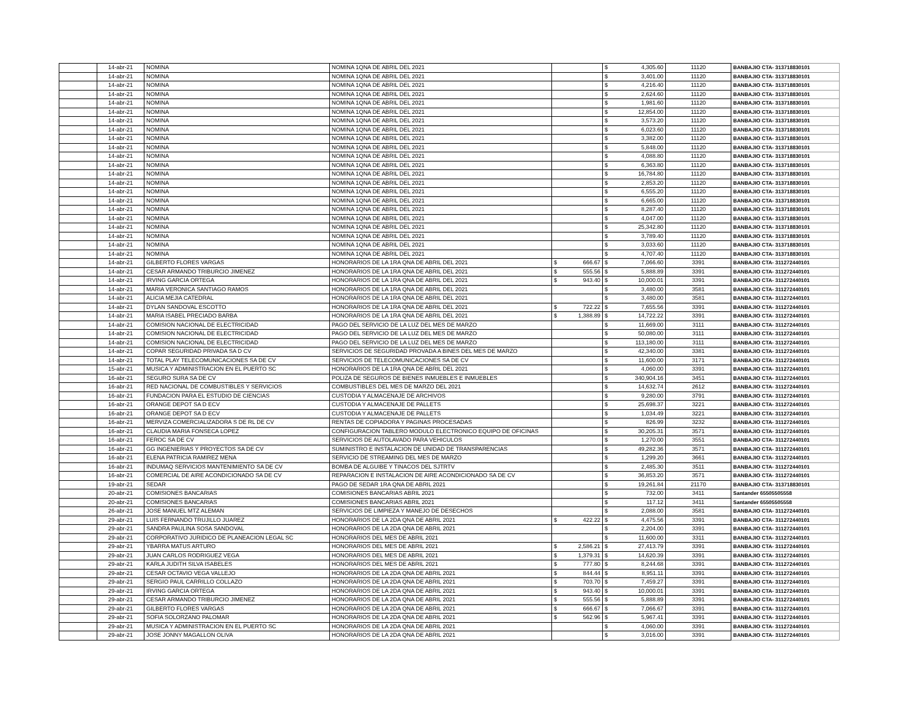| | 14-abr-21 | NOMINA | NOMINA 1QNA DE ABRIL DEL 2021 | | $ 4,305.60 | 11120 | BANBAJIO CTA- 313718830101 |
| | 14-abr-21 | NOMINA | NOMINA 1QNA DE ABRIL DEL 2021 | | $ 3,401.00 | 11120 | BANBAJIO CTA- 313718830101 |
| | 14-abr-21 | NOMINA | NOMINA 1QNA DE ABRIL DEL 2021 | | $ 4,216.40 | 11120 | BANBAJIO CTA- 313718830101 |
| | 14-abr-21 | NOMINA | NOMINA 1QNA DE ABRIL DEL 2021 | | $ 2,624.60 | 11120 | BANBAJIO CTA- 313718830101 |
| | 14-abr-21 | NOMINA | NOMINA 1QNA DE ABRIL DEL 2021 | | $ 1,981.60 | 11120 | BANBAJIO CTA- 313718830101 |
| | 14-abr-21 | NOMINA | NOMINA 1QNA DE ABRIL DEL 2021 | | $ 12,854.00 | 11120 | BANBAJIO CTA- 313718830101 |
| | 14-abr-21 | NOMINA | NOMINA 1QNA DE ABRIL DEL 2021 | | $ 3,573.20 | 11120 | BANBAJIO CTA- 313718830101 |
| | 14-abr-21 | NOMINA | NOMINA 1QNA DE ABRIL DEL 2021 | | $ 6,023.60 | 11120 | BANBAJIO CTA- 313718830101 |
| | 14-abr-21 | NOMINA | NOMINA 1QNA DE ABRIL DEL 2021 | | $ 3,382.00 | 11120 | BANBAJIO CTA- 313718830101 |
| | 14-abr-21 | NOMINA | NOMINA 1QNA DE ABRIL DEL 2021 | | $ 5,848.00 | 11120 | BANBAJIO CTA- 313718830101 |
| | 14-abr-21 | NOMINA | NOMINA 1QNA DE ABRIL DEL 2021 | | $ 4,088.80 | 11120 | BANBAJIO CTA- 313718830101 |
| | 14-abr-21 | NOMINA | NOMINA 1QNA DE ABRIL DEL 2021 | | $ 6,363.80 | 11120 | BANBAJIO CTA- 313718830101 |
| | 14-abr-21 | NOMINA | NOMINA 1QNA DE ABRIL DEL 2021 | | $ 16,784.80 | 11120 | BANBAJIO CTA- 313718830101 |
| | 14-abr-21 | NOMINA | NOMINA 1QNA DE ABRIL DEL 2021 | | $ 2,853.20 | 11120 | BANBAJIO CTA- 313718830101 |
| | 14-abr-21 | NOMINA | NOMINA 1QNA DE ABRIL DEL 2021 | | $ 6,555.20 | 11120 | BANBAJIO CTA- 313718830101 |
| | 14-abr-21 | NOMINA | NOMINA 1QNA DE ABRIL DEL 2021 | | $ 6,665.00 | 11120 | BANBAJIO CTA- 313718830101 |
| | 14-abr-21 | NOMINA | NOMINA 1QNA DE ABRIL DEL 2021 | | $ 8,287.40 | 11120 | BANBAJIO CTA- 313718830101 |
| | 14-abr-21 | NOMINA | NOMINA 1QNA DE ABRIL DEL 2021 | | $ 4,047.00 | 11120 | BANBAJIO CTA- 313718830101 |
| | 14-abr-21 | NOMINA | NOMINA 1QNA DE ABRIL DEL 2021 | | $ 25,342.80 | 11120 | BANBAJIO CTA- 313718830101 |
| | 14-abr-21 | NOMINA | NOMINA 1QNA DE ABRIL DEL 2021 | | $ 3,789.40 | 11120 | BANBAJIO CTA- 313718830101 |
| | 14-abr-21 | NOMINA | NOMINA 1QNA DE ABRIL DEL 2021 | | $ 3,033.60 | 11120 | BANBAJIO CTA- 313718830101 |
| | 14-abr-21 | NOMINA | NOMINA 1QNA DE ABRIL DEL 2021 | | $ 4,707.40 | 11120 | BANBAJIO CTA- 313718830101 |
| | 14-abr-21 | GILBERTO FLORES VARGAS | HONORARIOS DE LA 1RA QNA DE ABRIL DEL 2021 | $ 666.67 | $ 7,066.60 | 3391 | BANBAJIO CTA- 311272440101 |
| | 14-abr-21 | CESAR ARMANDO TRIBURCIO JIMENEZ | HONORARIOS DE LA 1RA QNA DE ABRIL DEL 2021 | $ 555.56 | $ 5,888.89 | 3391 | BANBAJIO CTA- 311272440101 |
| | 14-abr-21 | IRVING GARCIA ORTEGA | HONORARIOS DE LA 1RA QNA DE ABRIL DEL 2021 | $ 943.40 | $ 10,000.01 | 3391 | BANBAJIO CTA- 311272440101 |
| | 14-abr-21 | MARIA VERONICA SANTIAGO RAMOS | HONORARIOS DE LA 1RA QNA DE ABRIL DEL 2021 | | $ 3,480.00 | 3581 | BANBAJIO CTA- 311272440101 |
| | 14-abr-21 | ALICIA MEJIA CATEDRAL | HONORARIOS DE LA 1RA QNA DE ABRIL DEL 2021 | | $ 3,480.00 | 3581 | BANBAJIO CTA- 311272440101 |
| | 14-abr-21 | DYLAN SANDOVAL ESCOTTO | HONORARIOS DE LA 1RA QNA DE ABRIL DEL 2021 | $ 722.22 | $ 7,655.56 | 3391 | BANBAJIO CTA- 311272440101 |
| | 14-abr-21 | MARIA ISABEL PRECIADO BARBA | HONORARIOS DE LA 1RA QNA DE ABRIL DEL 2021 | $ 1,388.89 | $ 14,722.22 | 3391 | BANBAJIO CTA- 311272440101 |
| | 14-abr-21 | COMISION NACIONAL DE ELECTRICIDAD | PAGO DEL SERVICIO DE LA LUZ DEL MES DE MARZO | | $ 11,669.00 | 3111 | BANBAJIO CTA- 311272440101 |
| | 14-abr-21 | COMISION NACIONAL DE ELECTRICIDAD | PAGO DEL SERVICIO DE LA LUZ DEL MES DE MARZO | | $ 50,080.00 | 3111 | BANBAJIO CTA- 311272440101 |
| | 14-abr-21 | COMISION NACIONAL DE ELECTRICIDAD | PAGO DEL SERVICIO DE LA LUZ DEL MES DE MARZO | | $ 113,180.00 | 3111 | BANBAJIO CTA- 311272440101 |
| | 14-abr-21 | COPAR SEGURIDAD PRIVADA SA D CV | SERVICIOS DE SEGURIDAD PROVADA A BINES DEL MES DE MARZO | | $ 42,340.00 | 3381 | BANBAJIO CTA- 311272440101 |
| | 14-abr-21 | TOTAL PLAY TELECOMUNICACIONES SA DE CV | SERVICIOS DE TELECOMUNICACIONES SA DE CV | | $ 11,600.00 | 3171 | BANBAJIO CTA- 311272440101 |
| | 15-abr-21 | MUSICA Y ADMINISTRACION EN EL PUERTO SC | HONORARIOS DE LA 1RA QNA DE ABRIL DEL 2021 | | $ 4,060.00 | 3391 | BANBAJIO CTA- 311272440101 |
| | 16-abr-21 | SEGURO SURA SA DE CV | POLIZA DE SEGUROS DE BIENES INMUEBLES E INMUEBLES | | $ 340,904.16 | 3451 | BANBAJIO CTA- 311272440101 |
| | 16-abr-21 | RED NACIONAL DE COMBUSTIBLES Y SERVICIOS | COMBUSTIBLES DEL MES DE MARZO DEL 2021 | | $ 14,632.74 | 2612 | BANBAJIO CTA- 311272440101 |
| | 16-abr-21 | FUNDACION PARA EL ESTUDIO DE CIENCIAS | CUSTODIA Y ALMACENAJE DE ARCHIVOS | | $ 9,280.00 | 3791 | BANBAJIO CTA- 311272440101 |
| | 16-abr-21 | ORANGE DEPOT SA D ECV | CUSTODIA Y ALMACENAJE DE PALLETS | | $ 25,698.37 | 3221 | BANBAJIO CTA- 311272440101 |
| | 16-abr-21 | ORANGE DEPOT SA D ECV | CUSTODIA Y ALMACENAJE DE PALLETS | | $ 1,034.49 | 3221 | BANBAJIO CTA- 311272440101 |
| | 16-abr-21 | MERVIZA COMERCIALIZADORA S DE RL DE CV | RENTAS DE COPIADORA Y PAGINAS PROCESADAS | | $ 826.99 | 3232 | BANBAJIO CTA- 311272440101 |
| | 16-abr-21 | CLAUDIA MARIA FONSECA LOPEZ | CONFIGURACION TABLERO MODULO ELECTRONICO EQUIPO DE OFICINAS | | $ 30,205.31 | 3571 | BANBAJIO CTA- 311272440101 |
| | 16-abr-21 | FEROC SA DE CV | SERVICIOS DE AUTOLAVADO PARA VEHICULOS | | $ 1,270.00 | 3551 | BANBAJIO CTA- 311272440101 |
| | 16-abr-21 | GG INGENIERIAS Y PROYECTOS SA DE CV | SUMINISTRO E INSTALACION DE UNIDAD DE TRANSPARENCIAS | | $ 49,282.36 | 3571 | BANBAJIO CTA- 311272440101 |
| | 16-abr-21 | ELENA PATRICIA RAMIREZ MENA | SERVICIO DE STREAMING DEL MES DE MARZO | | $ 1,299.20 | 3661 | BANBAJIO CTA- 311272440101 |
| | 16-abr-21 | INDUMAQ SERVICIOS MANTENIMIENTO SA DE CV | BOMBA DE ALGUIBE Y TINACOS DEL SJTRTV | | $ 2,485.30 | 3511 | BANBAJIO CTA- 311272440101 |
| | 16-abr-21 | COMERCIAL DE AIRE ACONDICIONADO SA DE CV | REPARACION E INSTALACION DE AIRE ACONDICIONADO SA DE CV | | $ 36,853.20 | 3571 | BANBAJIO CTA- 311272440101 |
| | 19-abr-21 | SEDAR | PAGO DE SEDAR 1RA QNA DE ABRIL 2021 | | $ 19,261.84 | 21170 | BANBAJIO CTA- 313718830101 |
| | 20-abr-21 | COMISIONES BANCARIAS | COMISIONES BANCARIAS ABRIL 2021 | | $ 732.00 | 3411 | Santander 65505505558 |
| | 20-abr-21 | COMISIONES BANCARIAS | COMISIONES BANCARIAS ABRIL 2021 | | $ 117.12 | 3411 | Santander 65505505558 |
| | 26-abr-21 | JOSE MANUEL MTZ ALEMAN | SERVICIOS DE LIMPIEZA Y MANEJO DE DESECHOS | | $ 2,088.00 | 3581 | BANBAJIO CTA- 311272440101 |
| | 29-abr-21 | LUIS FERNANDO TRUJILLO JUAREZ | HONORARIOS DE LA 2DA QNA DE ABRIL 2021 | $ 422.22 | $ 4,475.56 | 3391 | BANBAJIO CTA- 311272440101 |
| | 29-abr-21 | SANDRA PAULINA SOSA SANDOVAL | HONORARIOS DE LA 2DA QNA DE ABRIL 2021 | | $ 2,204.00 | 3391 | BANBAJIO CTA- 311272440101 |
| | 29-abr-21 | CORPORATIVO JURIDICO DE PLANEACION LEGAL SC | HONORARIOS DEL MES DE ABRIL 2021 | | $ 11,600.00 | 3311 | BANBAJIO CTA- 311272440101 |
| | 29-abr-21 | YBARRA MATUS ARTURO | HONORARIOS DEL MES DE ABRIL 2021 | $ 2,586.21 | $ 27,413.79 | 3391 | BANBAJIO CTA- 311272440101 |
| | 29-abr-21 | JUAN CARLOS RODRIGUEZ VEGA | HONORARIOS DEL MES DE ABRIL 2021 | $ 1,379.31 | $ 14,620.39 | 3391 | BANBAJIO CTA- 311272440101 |
| | 29-abr-21 | KARLA JUDITH SILVA ISABELES | HONORARIOS DEL MES DE ABRIL 2021 | $ 777.80 | $ 8,244.68 | 3391 | BANBAJIO CTA- 311272440101 |
| | 29-abr-21 | CESAR OCTAVIO VEGA VALLEJO | HONORARIOS DE LA 2DA QNA DE ABRIL 2021 | $ 844.44 | $ 8,951.11 | 3391 | BANBAJIO CTA- 311272440101 |
| | 29-abr-21 | SERGIO PAUL CARRILLO COLLAZO | HONORARIOS DE LA 2DA QNA DE ABRIL 2021 | $ 703.70 | $ 7,459.27 | 3391 | BANBAJIO CTA- 311272440101 |
| | 29-abr-21 | IRVING GARCIA ORTEGA | HONORARIOS DE LA 2DA QNA DE ABRIL 2021 | $ 943.40 | $ 10,000.01 | 3391 | BANBAJIO CTA- 311272440101 |
| | 29-abr-21 | CESAR ARMANDO TRIBURCIO JIMENEZ | HONORARIOS DE LA 2DA QNA DE ABRIL 2021 | $ 555.56 | $ 5,888.89 | 3391 | BANBAJIO CTA- 311272440101 |
| | 29-abr-21 | GILBERTO FLORES VARGAS | HONORARIOS DE LA 2DA QNA DE ABRIL 2021 | $ 666.67 | $ 7,066.67 | 3391 | BANBAJIO CTA- 311272440101 |
| | 29-abr-21 | SOFIA SOLORZANO PALOMAR | HONORARIOS DE LA 2DA QNA DE ABRIL 2021 | $ 562.96 | $ 5,967.41 | 3391 | BANBAJIO CTA- 311272440101 |
| | 29-abr-21 | MUSICA Y ADMINISTRACION EN EL PUERTO SC | HONORARIOS DE LA 2DA QNA DE ABRIL 2021 | | $ 4,060.00 | 3391 | BANBAJIO CTA- 311272440101 |
| | 29-abr-21 | JOSE JONNY MAGALLON OLIVA | HONORARIOS DE LA 2DA QNA DE ABRIL 2021 | | $ 3,016.00 | 3391 | BANBAJIO CTA- 311272440101 |